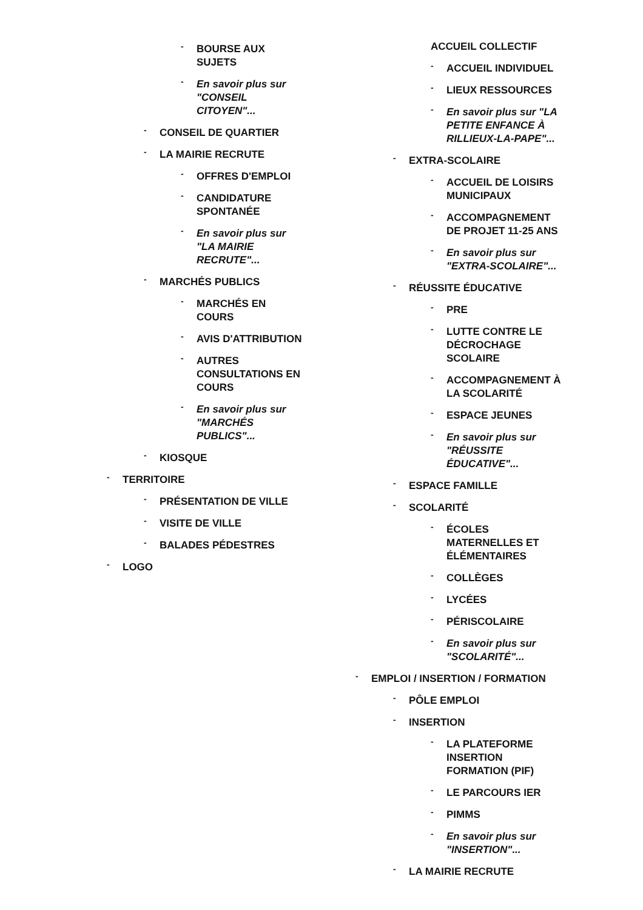- BOURSE AUX SUJETS
- En savoir plus sur "CONSEIL CITOYEN"...
- CONSEIL DE QUARTIER
- LA MAIRIE RECRUTE
- OFFRES D'EMPLOI
- CANDIDATURE SPONTANÉE
- En savoir plus sur "LA MAIRIE RECRUTE"...
- MARCHÉS PUBLICS
- MARCHÉS EN COURS
- AVIS D'ATTRIBUTION
- AUTRES CONSULTATIONS EN COURS
- En savoir plus sur "MARCHÉS PUBLICS"...
- KIOSQUE
- TERRITOIRE
- PRÉSENTATION DE VILLE
- VISITE DE VILLE
- BALADES PÉDESTRES
- LOGO
ACCUEIL COLLECTIF
- ACCUEIL INDIVIDUEL
- LIEUX RESSOURCES
- En savoir plus sur "LA PETITE ENFANCE À RILLIEUX-LA-PAPE"...
- EXTRA-SCOLAIRE
- ACCUEIL DE LOISIRS MUNICIPAUX
- ACCOMPAGNEMENT DE PROJET 11-25 ANS
- En savoir plus sur "EXTRA-SCOLAIRE"...
- RÉUSSITE ÉDUCATIVE
- PRE
- LUTTE CONTRE LE DÉCROCHAGE SCOLAIRE
- ACCOMPAGNEMENT À LA SCOLARITÉ
- ESPACE JEUNES
- En savoir plus sur "RÉUSSITE ÉDUCATIVE"...
- ESPACE FAMILLE
- SCOLARITÉ
- ÉCOLES MATERNELLES ET ÉLÉMENTAIRES
- COLLÈGES
- LYCÉES
- PÉRISCOLAIRE
- En savoir plus sur "SCOLARITÉ"...
- EMPLOI / INSERTION / FORMATION
- PÔLE EMPLOI
- INSERTION
- LA PLATEFORME INSERTION FORMATION (PIF)
- LE PARCOURS IER
- PIMMS
- En savoir plus sur "INSERTION"...
- LA MAIRIE RECRUTE